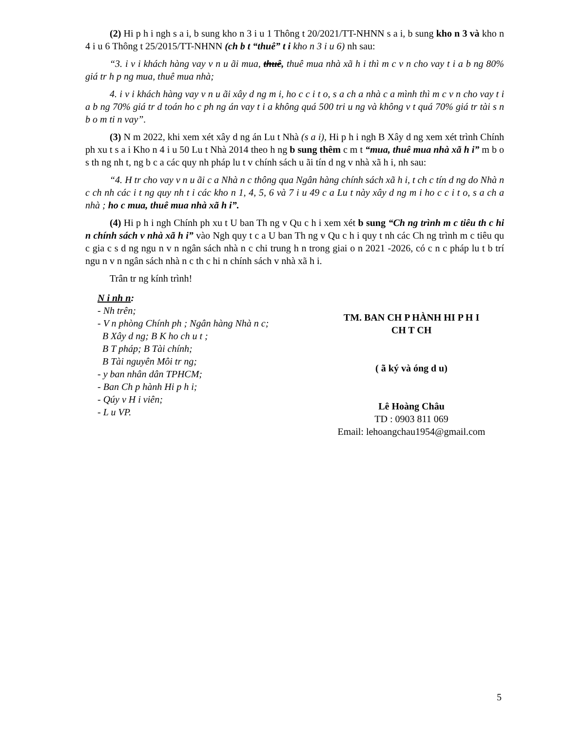(2) Hi p h i ngh s a i, b sung kho n 3 i u 1 Thông t 20/2021/TT-NHNN s a i, b sung kho n 3 và kho n 4 i u 6 Thông t 25/2015/TT-NHNN (ch b t “thuê” t i kho n 3 i u 6) nh sau:
“3. i v i khách hàng vay v n u ãi mua, thuê, thuê mua nhà xã h i thì m c v n cho vay t i a b ng 80% giá tr h p ng mua, thuê mua nhà;
4. i v i khách hàng vay v n u ãi xây d ng m i, ho c c i t o, s a ch a nhà c a mình thì m c v n cho vay t i a b ng 70% giá tr d toán ho c ph ng án vay t i a không quá 500 tri u ng và không v t quá 70% giá tr tài s n b o m ti n vay”.
(3) N m 2022, khi xem xét xây d ng án Lu t Nhà (s a i), Hi p h i ngh B Xây d ng xem xét trình Chính ph xu t s a i Kho n 4 i u 50 Lu t Nhà 2014 theo h ng b sung thêm c m t “mua, thuê mua nhà xã h i” m b o s th ng nh t, ng b c a các quy nh pháp lu t v chính sách u ãi tín d ng v nhà xã h i, nh sau:
“4. H tr cho vay v n u ãi c a Nhà n c thông qua Ngân hàng chính sách xã h i, t ch c tín d ng do Nhà n c ch nh các i t ng quy nh t i các kho n 1, 4, 5, 6 và 7 i u 49 c a Lu t này xây d ng m i ho c c i t o, s a ch a nhà ; ho c mua, thuê mua nhà xã h i”.
(4) Hi p h i ngh Chính ph xu t U ban Th ng v Qu c h i xem xét b sung “Ch ng trình m c tiêu th c hi n chính sách v nhà xã h i” vào Ngh quy t c a U ban Th ng v Qu c h i quy t nh các Ch ng trình m c tiêu qu c gia c s d ng ngu n v n ngân sách nhà n c chi trung h n trong giai o n 2021 -2026, có c n c pháp lu t b trí ngu n v n ngân sách nhà n c th c hi n chính sách v nhà xã h i.
Trân tr ng kính trình!
N i nh n:
- Nh trên;
- V n phòng Chính ph ; Ngân hàng Nhà n c;
B Xây d ng; B K ho ch u t ;
B T pháp; B Tài chính;
B Tài nguyên Môi tr ng;
- y ban nhân dân TPHCM;
- Ban Ch p hành Hi p h i;
- Qúy v H i viên;
- L u VP.
TM. BAN CH P HÀNH HI P H I
CH T CH
( ã ký và óng d u)
Lê Hoàng Châu
TD : 0903 811 069
Email: lehoangchau1954@gmail.com
5